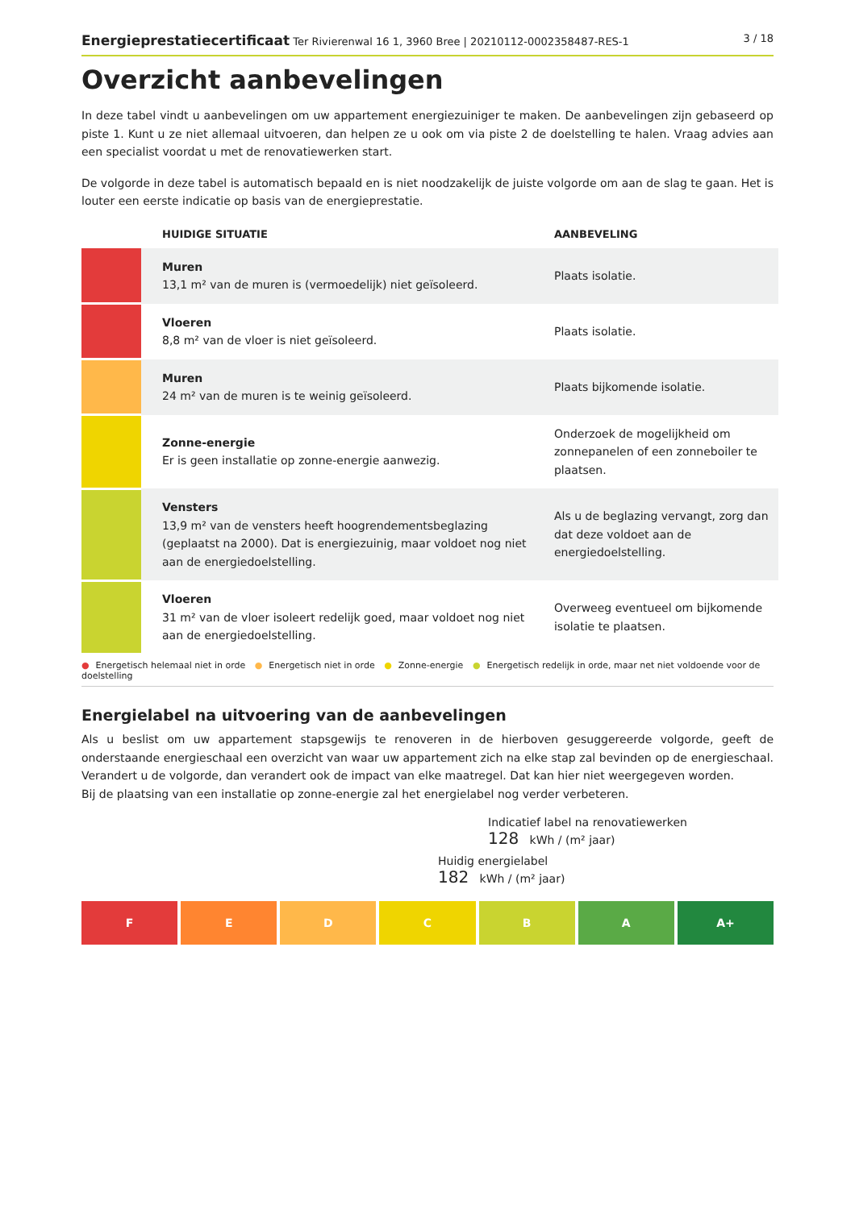Energieprestatiecertificaat Ter Rivierenwal 16 1, 3960 Bree | 20210112-0002358487-RES-1
3 / 18
Overzicht aanbevelingen
In deze tabel vindt u aanbevelingen om uw appartement energiezuiniger te maken. De aanbevelingen zijn gebaseerd op piste 1. Kunt u ze niet allemaal uitvoeren, dan helpen ze u ook om via piste 2 de doelstelling te halen. Vraag advies aan een specialist voordat u met de renovatiewerken start.
De volgorde in deze tabel is automatisch bepaald en is niet noodzakelijk de juiste volgorde om aan de slag te gaan. Het is louter een eerste indicatie op basis van de energieprestatie.
| | HUIDIGE SITUATIE | AANBEVELING |
| --- | --- | --- |
| | Muren 13,1 m² van de muren is (vermoedelijk) niet geïsoleerd. | Plaats isolatie. |
| | Vloeren 8,8 m² van de vloer is niet geïsoleerd. | Plaats isolatie. |
| | Muren 24 m² van de muren is te weinig geïsoleerd. | Plaats bijkomende isolatie. |
| | Zonne-energie Er is geen installatie op zonne-energie aanwezig. | Onderzoek de mogelijkheid om zonnepanelen of een zonneboiler te plaatsen. |
| | Vensters 13,9 m² van de vensters heeft hoogrendementsbeglazing (geplaatst na 2000). Dat is energiezuinig, maar voldoet nog niet aan de energiedoelstelling. | Als u de beglazing vervangt, zorg dan dat deze voldoet aan de energiedoelstelling. |
| | Vloeren 31 m² van de vloer isoleert redelijk goed, maar voldoet nog niet aan de energiedoelstelling. | Overweeg eventueel om bijkomende isolatie te plaatsen. |
● Energetisch helemaal niet in orde ● Energetisch niet in orde ● Zonne-energie ● Energetisch redelijk in orde, maar net niet voldoende voor de doelstelling
Energielabel na uitvoering van de aanbevelingen
Als u beslist om uw appartement stapsgewijs te renoveren in de hierboven gesuggereerde volgorde, geeft de onderstaande energieschaal een overzicht van waar uw appartement zich na elke stap zal bevinden op de energieschaal. Verandert u de volgorde, dan verandert ook de impact van elke maatregel. Dat kan hier niet weergegeven worden.
Bij de plaatsing van een installatie op zonne-energie zal het energielabel nog verder verbeteren.
Indicatief label na renovatiewerken
128 kWh / (m² jaar)
Huidig energielabel
182 kWh / (m² jaar)
F E D C B A A+